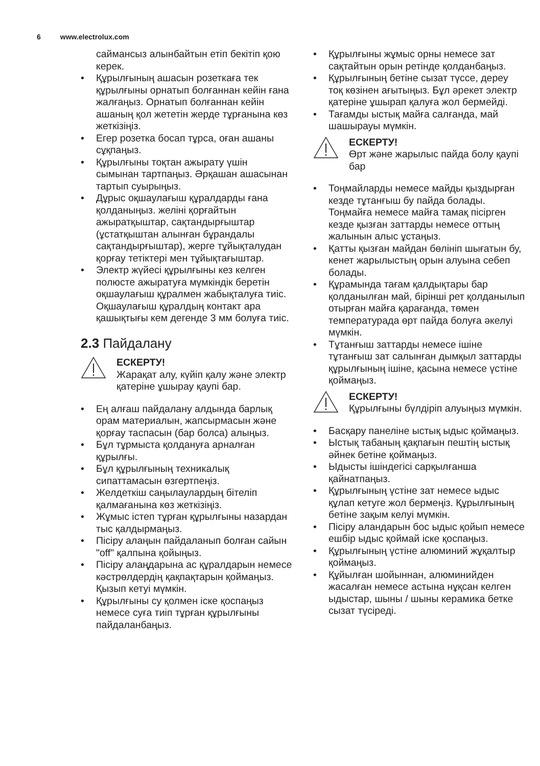6 www.electrolux.com
саймансыз алынбайтын етіп бекітіп қою керек.
• Құрылғының ашасын розеткаға тек құрылғыны орнатып болғаннан кейін ғана жалғаңыз. Орнатып болғаннан кейін ашаның қол жететін жерде тұрғанына көз жеткізіңіз.
• Егер розетка босап тұрса, оған ашаны сұқпаңыз.
• Құрылғыны тоқтан ажырату үшін сымынан тартпаңыз. Әрқашан ашасынан тартып суырыңыз.
• Дұрыс оқшаулағыш құралдарды ғана қолданыңыз. желіні қорғайтын ажыратқыштар, сақтандырғыштар (ұстатқыштан алынған бұрандалы сақтандырғыштар), жерге тұйықталудан қорғау тетіктері мен тұйықтағыштар.
• Электр жүйесі құрылғыны кез келген полюсте ажыратуға мүмкіндік беретін оқшаулағыш құралмен жабықталуға тиіс. Оқшаулағыш құралдың контакт ара қашықтығы кем дегенде 3 мм болуға тиіс.
2.3 Пайдалану
ЕСКЕРТУ!
Жарақат алу, күйіп қалу және электр қатеріне ұшырау қаупі бар.
• Ең алғаш пайдалану алдында барлық орам материалын, жапсырмасын және қорғау таспасын (бар болса) алыңыз.
• Бұл тұрмыста қолдануға арналған құрылғы.
• Бұл құрылғының техникалық сипаттамасын өзгертпеңіз.
• Желдеткіш саңылаулардың бітеліп қалмағанына көз жеткізіңіз.
• Жұмыс істеп тұрған құрылғыны назардан тыс қалдырмаңыз.
• Пісіру алаңын пайдаланып болған сайын "off" қалпына қойыңыз.
• Пісіру алаңдарына ас құралдарын немесе кәстрөлдердің қақпақтарын қоймаңыз. Қызып кетуі мүмкін.
• Құрылғыны су қолмен іске қоспаңыз немесе суға тиіп тұрған құрылғыны пайдаланбаңыз.
• Құрылғыны жұмыс орны немесе зат сақтайтын орын ретінде қолданбаңыз.
• Құрылғының бетіне сызат түссе, дереу тоқ көзінен ағытыңыз. Бұл әрекет электр қатеріне ұшырап қалуға жол бермейді.
• Тағамды ыстық майға салғанда, май шашырауы мүмкін.
ЕСКЕРТУ!
Өрт және жарылыс пайда болу қаупі бар
• Тоңмайларды немесе майды қыздырған кезде тұтанғыш бу пайда болады. Тоңмайға немесе майға тамақ пісірген кезде қызған заттарды немесе оттың жалынын алыс ұстаңыз.
• Қатты қызған майдан бөлініп шығатын бу, кенет жарылыстың орын алуына себеп болады.
• Құрамында тағам қалдықтары бар қолданылған май, бірінші рет қолданылып отырған майға қарағанда, төмен температурада өрт пайда болуға әкелуі мүмкін.
• Тұтанғыш заттарды немесе ішіне тұтанғыш зат салынған дымқыл заттарды құрылғының ішіне, қасына немесе үстіне қоймаңыз.
ЕСКЕРТУ!
Құрылғыны бүлдіріп алуыңыз мүмкін.
• Басқару панеліне ыстық ыдыс қоймаңыз.
• Ыстық табаның қақпағын пештің ыстық әйнек бетіне қоймаңыз.
• Ыдысты ішіндегісі сарқылғанша қайнатпаңыз.
• Құрылғының үстіне зат немесе ыдыс құлап кетуге жол бермеңіз. Құрылғының бетіне зақым келуі мүмкін.
• Пісіру аландарын бос ыдыс қойып немесе ешбір ыдыс қоймай іске қоспаңыз.
• Құрылғының үстіне алюминий жұқалтыр қоймаңыз.
• Құйылған шойыннан, алюминийден жасалған немесе астына нұқсан келген ыдыстар, шыны / шыны керамика бетке сызат түсіреді.